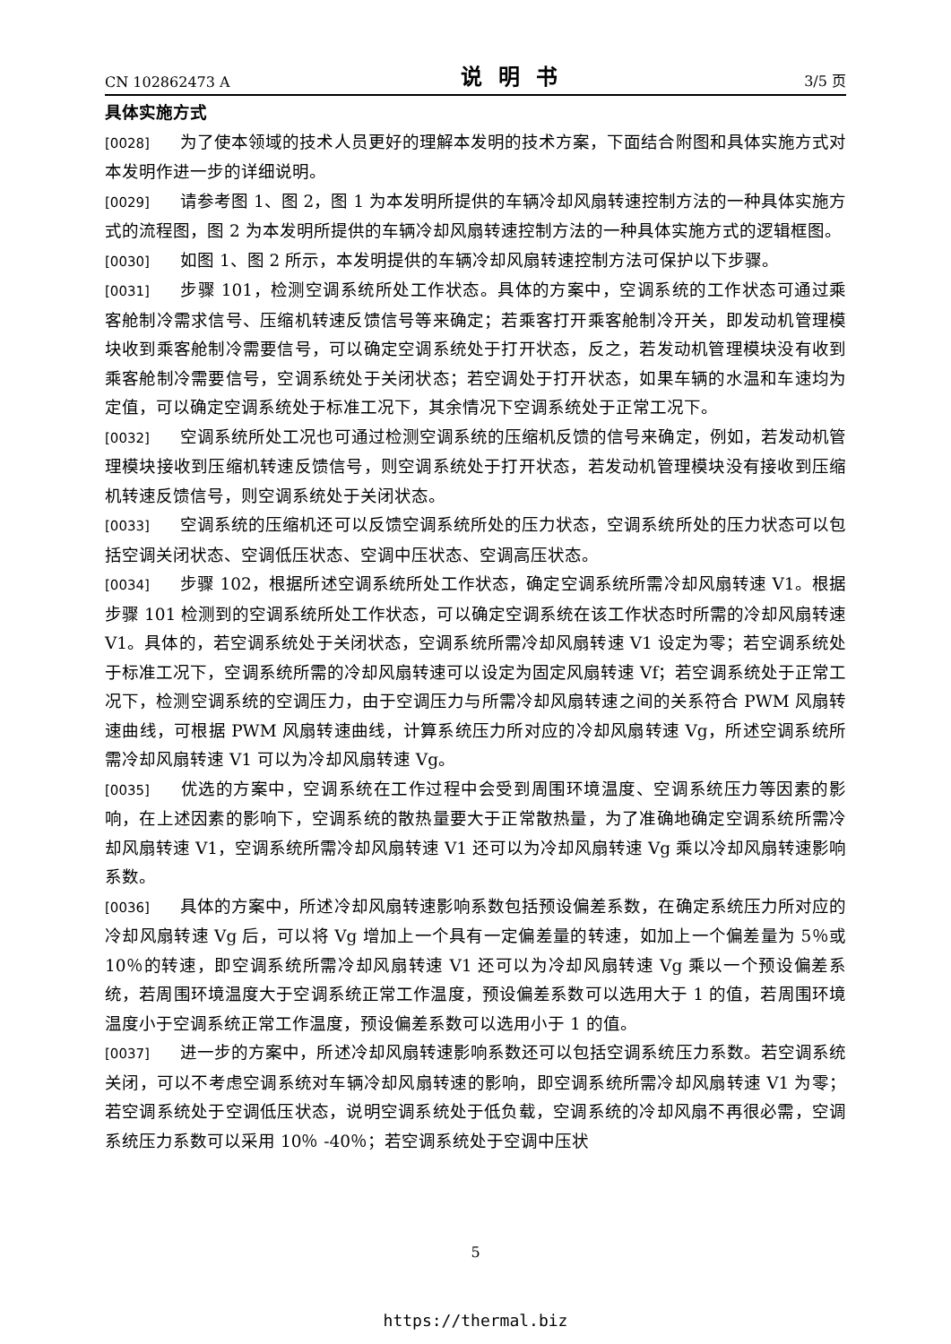CN 102862473 A 说明书 3/5 页
具体实施方式
[0028] 为了使本领域的技术人员更好的理解本发明的技术方案，下面结合附图和具体实施方式对本发明作进一步的详细说明。
[0029] 请参考图 1、图 2，图 1 为本发明所提供的车辆冷却风扇转速控制方法的一种具体实施方式的流程图，图 2 为本发明所提供的车辆冷却风扇转速控制方法的一种具体实施方式的逻辑框图。
[0030] 如图 1、图 2 所示，本发明提供的车辆冷却风扇转速控制方法可保护以下步骤。
[0031] 步骤 101，检测空调系统所处工作状态。具体的方案中，空调系统的工作状态可通过乘客舱制冷需求信号、压缩机转速反馈信号等来确定；若乘客打开乘客舱制冷开关，即发动机管理模块收到乘客舱制冷需要信号，可以确定空调系统处于打开状态，反之，若发动机管理模块没有收到乘客舱制冷需要信号，空调系统处于关闭状态；若空调处于打开状态，如果车辆的水温和车速均为定值，可以确定空调系统处于标准工况下，其余情况下空调系统处于正常工况下。
[0032] 空调系统所处工况也可通过检测空调系统的压缩机反馈的信号来确定，例如，若发动机管理模块接收到压缩机转速反馈信号，则空调系统处于打开状态，若发动机管理模块没有接收到压缩机转速反馈信号，则空调系统处于关闭状态。
[0033] 空调系统的压缩机还可以反馈空调系统所处的压力状态，空调系统所处的压力状态可以包括空调关闭状态、空调低压状态、空调中压状态、空调高压状态。
[0034] 步骤 102，根据所述空调系统所处工作状态，确定空调系统所需冷却风扇转速 V1。根据步骤 101 检测到的空调系统所处工作状态，可以确定空调系统在该工作状态时所需的冷却风扇转速 V1。具体的，若空调系统处于关闭状态，空调系统所需冷却风扇转速 V1 设定为零；若空调系统处于标准工况下，空调系统所需的冷却风扇转速可以设定为固定风扇转速 Vf；若空调系统处于正常工况下，检测空调系统的空调压力，由于空调压力与所需冷却风扇转速之间的关系符合 PWM 风扇转速曲线，可根据 PWM 风扇转速曲线，计算系统压力所对应的冷却风扇转速 Vg，所述空调系统所需冷却风扇转速 V1 可以为冷却风扇转速 Vg。
[0035] 优选的方案中，空调系统在工作过程中会受到周围环境温度、空调系统压力等因素的影响，在上述因素的影响下，空调系统的散热量要大于正常散热量，为了准确地确定空调系统所需冷却风扇转速 V1，空调系统所需冷却风扇转速 V1 还可以为冷却风扇转速 Vg 乘以冷却风扇转速影响系数。
[0036] 具体的方案中，所述冷却风扇转速影响系数包括预设偏差系数，在确定系统压力所对应的冷却风扇转速 Vg 后，可以将 Vg 增加上一个具有一定偏差量的转速，如加上一个偏差量为 5％或 10％的转速，即空调系统所需冷却风扇转速 V1 还可以为冷却风扇转速 Vg 乘以一个预设偏差系统，若周围环境温度大于空调系统正常工作温度，预设偏差系数可以选用大于 1 的值，若周围环境温度小于空调系统正常工作温度，预设偏差系数可以选用小于 1 的值。
[0037] 进一步的方案中，所述冷却风扇转速影响系数还可以包括空调系统压力系数。若空调系统关闭，可以不考虑空调系统对车辆冷却风扇转速的影响，即空调系统所需冷却风扇转速 V1 为零；若空调系统处于空调低压状态，说明空调系统处于低负载，空调系统的冷却风扇不再很必需，空调系统压力系数可以采用 10％ -40％；若空调系统处于空调中压状
5
https://thermal.biz